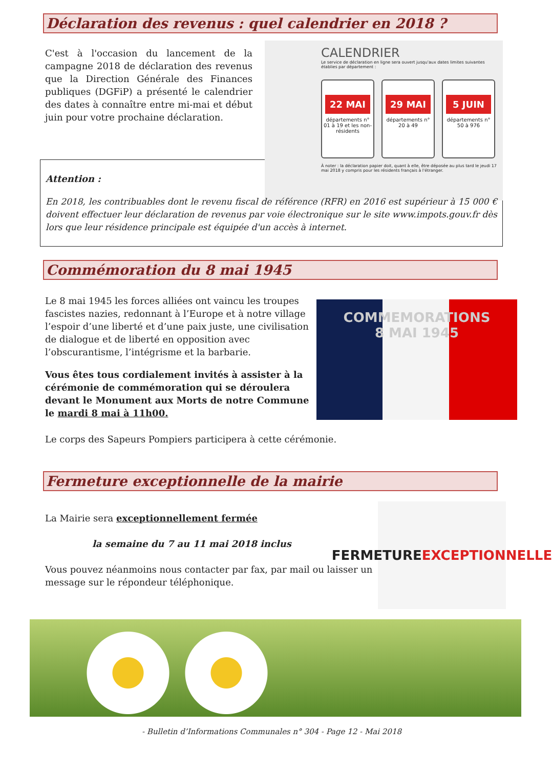Déclaration des revenus : quel calendrier en 2018 ?
C'est à l'occasion du lancement de la campagne 2018 de déclaration des revenus que la Direction Générale des Finances publiques (DGFiP) a présenté le calendrier des dates à connaître entre mi-mai et début juin pour votre prochaine déclaration.
CALENDRIER
Le service de déclaration en ligne sera ouvert jusqu'aux dates limites suivantes établies par département :
22 MAI
départements n° 01 à 19 et les non-résidents
29 MAI
départements n° 20 à 49
5 JUIN
départements n° 50 à 976
À noter : la déclaration papier doit, quant à elle, être déposée au plus tard le jeudi 17 mai 2018 y compris pour les résidents français à l'étranger.
Attention :
En 2018, les contribuables dont le revenu fiscal de référence (RFR) en 2016 est supérieur à 15 000 € doivent effectuer leur déclaration de revenus par voie électronique sur le site www.impots.gouv.fr dès lors que leur résidence principale est équipée d'un accès à internet.
Commémoration du 8 mai 1945
Le 8 mai 1945 les forces alliées ont vaincu les troupes fascistes nazies, redonnant à l’Europe et à notre village l’espoir d’une liberté et d’une paix juste, une civilisation de dialogue et de liberté en opposition avec l’obscurantisme, l’intégrisme et la barbarie.
Vous êtes tous cordialement invités à assister à la cérémonie de commémoration qui se déroulera devant le Monument aux Morts de notre Commune le mardi 8 mai à 11h00.
COMMEMORATIONS
8 MAI 1945
Le corps des Sapeurs Pompiers participera à cette cérémonie.
Fermeture exceptionnelle de la mairie
La Mairie sera exceptionnellement fermée
la semaine du 7 au 11 mai 2018 inclus
Vous pouvez néanmoins nous contacter par fax, par mail ou laisser un message sur le répondeur téléphonique.
FERMETURE
EXCEPTIONNELLE
- Bulletin d’Informations Communales n° 304 - Page 12 - Mai 2018